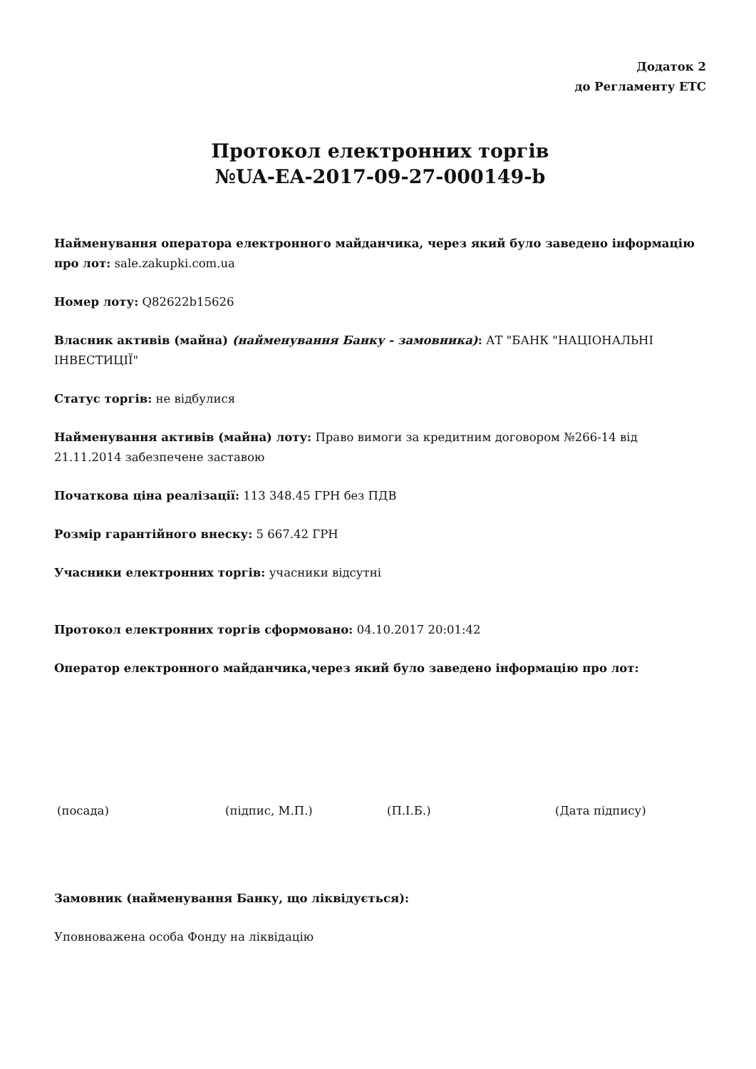Додаток 2
до Регламенту ЕТС
Протокол електронних торгів
№UA-EA-2017-09-27-000149-b
Найменування оператора електронного майданчика, через який було заведено інформацію про лот: sale.zakupki.com.ua
Номер лоту: Q82622b15626
Власник активів (майна) (найменування Банку - замовника): АТ "БАНК "НАЦІОНАЛЬНІ ІНВЕСТИЦІЇ"
Статус торгів: не відбулися
Найменування активів (майна) лоту: Право вимоги за кредитним договором №266-14 від 21.11.2014 забезпечене заставою
Початкова ціна реалізації: 113 348.45 ГРН без ПДВ
Розмір гарантійного внеску: 5 667.42 ГРН
Учасники електронних торгів: учасники відсутні
Протокол електронних торгів сформовано: 04.10.2017 20:01:42
Оператор електронного майданчика,через який було заведено інформацію про лот:
(посада) (підпис, М.П.) (П.І.Б.) (Дата підпису)
Замовник (найменування Банку, що ліквідується):
Уповноважена особа Фонду на ліквідацію